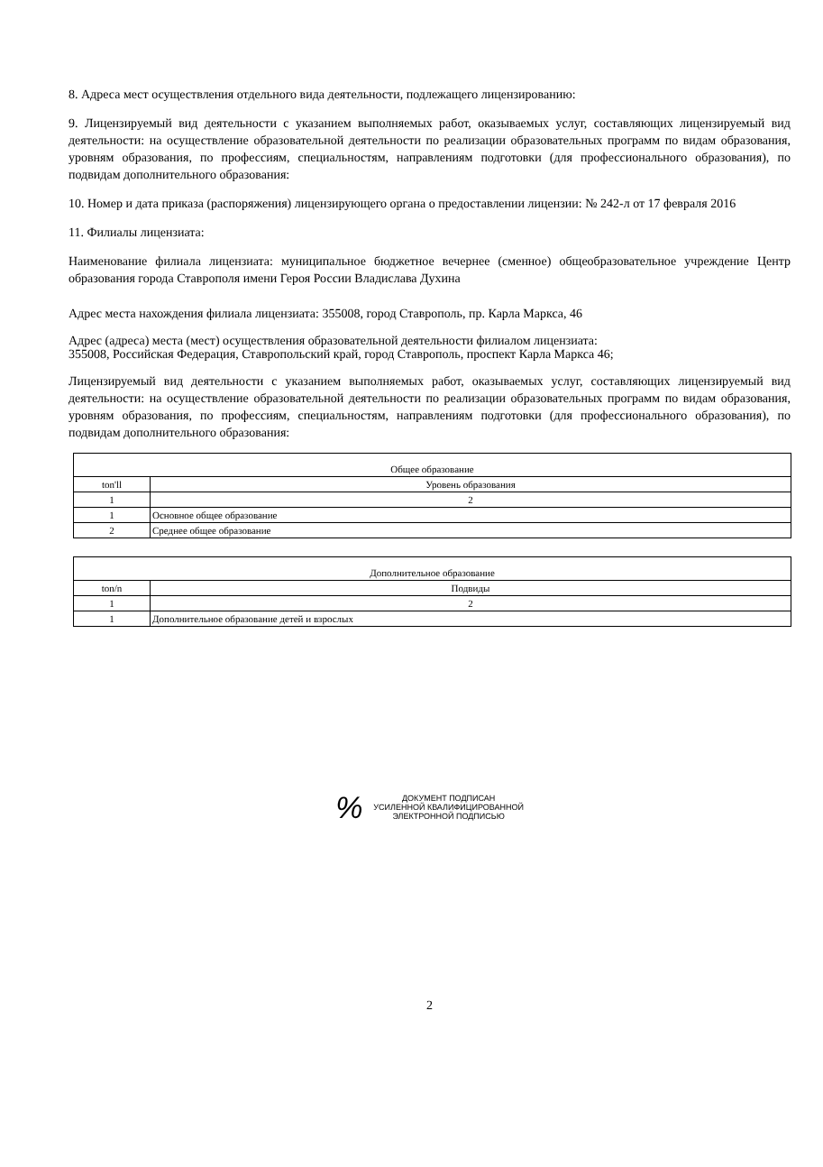8. Адреса мест осуществления отдельного вида деятельности, подлежащего лицензированию:
9. Лицензируемый вид деятельности с указанием выполняемых работ, оказываемых услуг, составляющих лицензируемый вид деятельности: на осуществление образовательной деятельности по реализации образовательных программ по видам образования, уровням образования, по профессиям, специальностям, направлениям подготовки (для профессионального образования), по подвидам дополнительного образования:
10. Номер и дата приказа (распоряжения) лицензирующего органа о предоставлении лицензии: № 242-л от 17 февраля 2016
11. Филиалы лицензиата:
Наименование филиала лицензиата: муниципальное бюджетное вечернее (сменное) общеобразовательное учреждение Центр образования города Ставрополя имени Героя России Владислава Духина
Адрес места нахождения филиала лицензиата: 355008, город Ставрополь, пр. Карла Маркса, 46
Адрес (адреса) места (мест) осуществления образовательной деятельности филиалом лицензиата:
355008, Российская Федерация, Ставропольский край, город Ставрополь, проспект Карла Маркса 46;
Лицензируемый вид деятельности с указанием выполняемых работ, оказываемых услуг, составляющих лицензируемый вид деятельности: на осуществление образовательной деятельности по реализации образовательных программ по видам образования, уровням образования, по профессиям, специальностям, направлениям подготовки (для профессионального образования), по подвидам дополнительного образования:
| Общее образование | |
| --- | --- |
| ton'll | Уровень образования |
| 1 | 2 |
| 1 | Основное общее образование |
| 2 | Среднее общее образование |
| Дополнительное образование | |
| --- | --- |
| ton/n | Подвиды |
| 1 | 2 |
| 1 | Дополнительное образование детей и взрослых |
%
ДОКУМЕНТ ПОДПИСАН
УСИЛЕННОЙ КВАЛИФИЦИРОВАННОЙ
ЭЛЕКТРОННОЙ ПОДПИСЬЮ
2